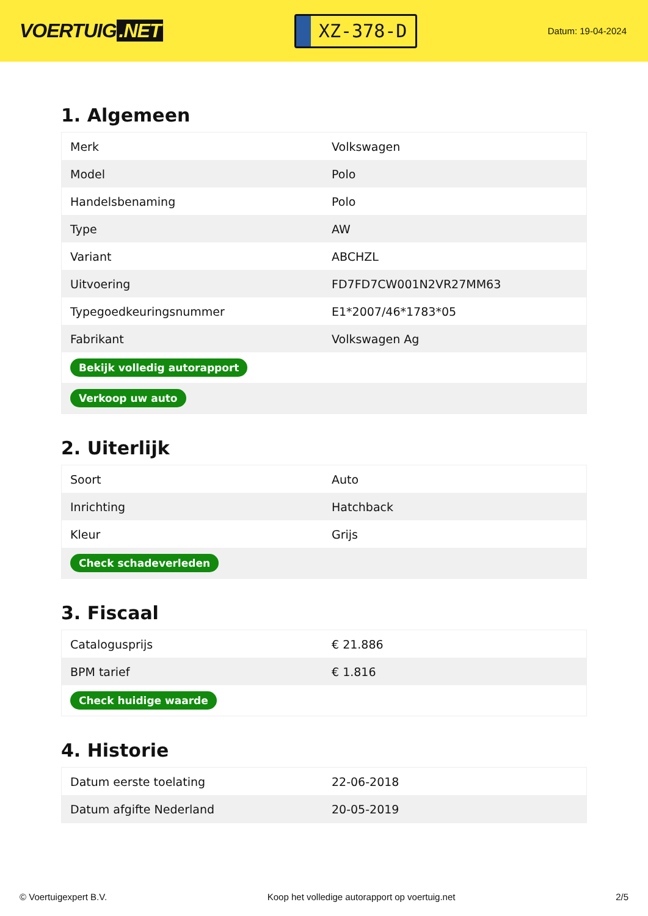VOERTUIG.NET
XZ-378-D
Datum: 19-04-2024
1. Algemeen
| Merk | Volkswagen |
| Model | Polo |
| Handelsbenaming | Polo |
| Type | AW |
| Variant | ABCHZL |
| Uitvoering | FD7FD7CW001N2VR27MM63 |
| Typegoedkeuringsnummer | E1*2007/46*1783*05 |
| Fabrikant | Volkswagen Ag |
| Bekijk volledig autorapport | |
| Verkoop uw auto | |
2. Uiterlijk
| Soort | Auto |
| Inrichting | Hatchback |
| Kleur | Grijs |
| Check schadeverleden | |
3. Fiscaal
| Catalogusprijs | € 21.886 |
| BPM tarief | € 1.816 |
| Check huidige waarde | |
4. Historie
| Datum eerste toelating | 22-06-2018 |
| Datum afgifte Nederland | 20-05-2019 |
© Voertuigexpert B.V. Koop het volledige autorapport op voertuig.net 2/5